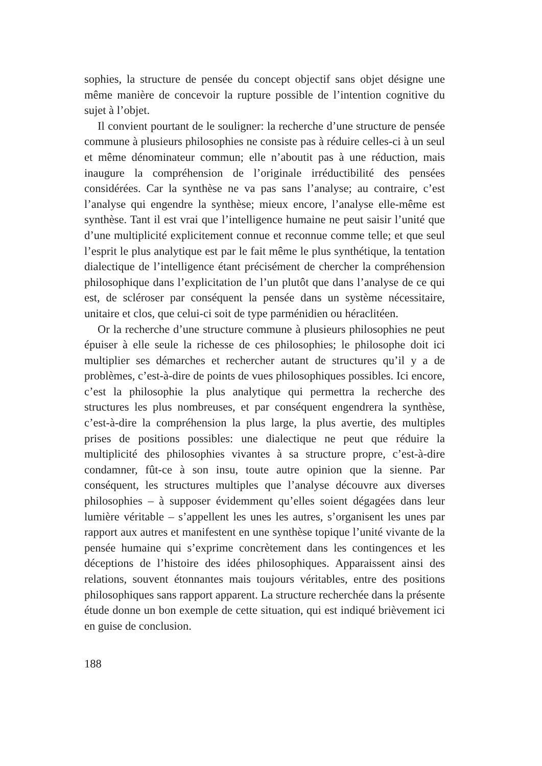sophies, la structure de pensée du concept objectif sans objet désigne une même manière de concevoir la rupture possible de l’intention cognitive du sujet à l’objet.
Il convient pourtant de le souligner: la recherche d’une structure de pensée commune à plusieurs philosophies ne consiste pas à réduire celles-ci à un seul et même dénominateur commun; elle n’aboutit pas à une réduction, mais inaugure la compréhension de l’originale irréductibilité des pensées considérées. Car la synthèse ne va pas sans l’analyse; au contraire, c’est l’analyse qui engendre la synthèse; mieux encore, l’analyse elle-même est synthèse. Tant il est vrai que l’intelligence humaine ne peut saisir l’unité que d’une multiplicité explicitement connue et reconnue comme telle; et que seul l’esprit le plus analytique est par le fait même le plus synthétique, la tentation dialectique de l’intelligence étant précisément de chercher la compréhension philosophique dans l’explicitation de l’un plutôt que dans l’analyse de ce qui est, de scléroser par conséquent la pensée dans un système nécessitaire, unitaire et clos, que celui-ci soit de type parménidien ou héraclitéen.
Or la recherche d’une structure commune à plusieurs philosophies ne peut épuiser à elle seule la richesse de ces philosophies; le philosophe doit ici multiplier ses démarches et rechercher autant de structures qu’il y a de problèmes, c’est-à-dire de points de vues philosophiques possibles. Ici encore, c’est la philosophie la plus analytique qui permettra la recherche des structures les plus nombreuses, et par conséquent engendrera la synthèse, c’est-à-dire la compréhension la plus large, la plus avertie, des multiples prises de positions possibles: une dialectique ne peut que réduire la multiplicité des philosophies vivantes à sa structure propre, c’est-à-dire condamner, fût-ce à son insu, toute autre opinion que la sienne. Par conséquent, les structures multiples que l’analyse découvre aux diverses philosophies – à supposer évidemment qu’elles soient dégagées dans leur lumière véritable – s’appellent les unes les autres, s’organisent les unes par rapport aux autres et manifestent en une synthèse topique l’unité vivante de la pensée humaine qui s’exprime concrètement dans les contingences et les déceptions de l’histoire des idées philosophiques. Apparaissent ainsi des relations, souvent étonnantes mais toujours véritables, entre des positions philosophiques sans rapport apparent. La structure recherchée dans la présente étude donne un bon exemple de cette situation, qui est indiqué brièvement ici en guise de conclusion.
188